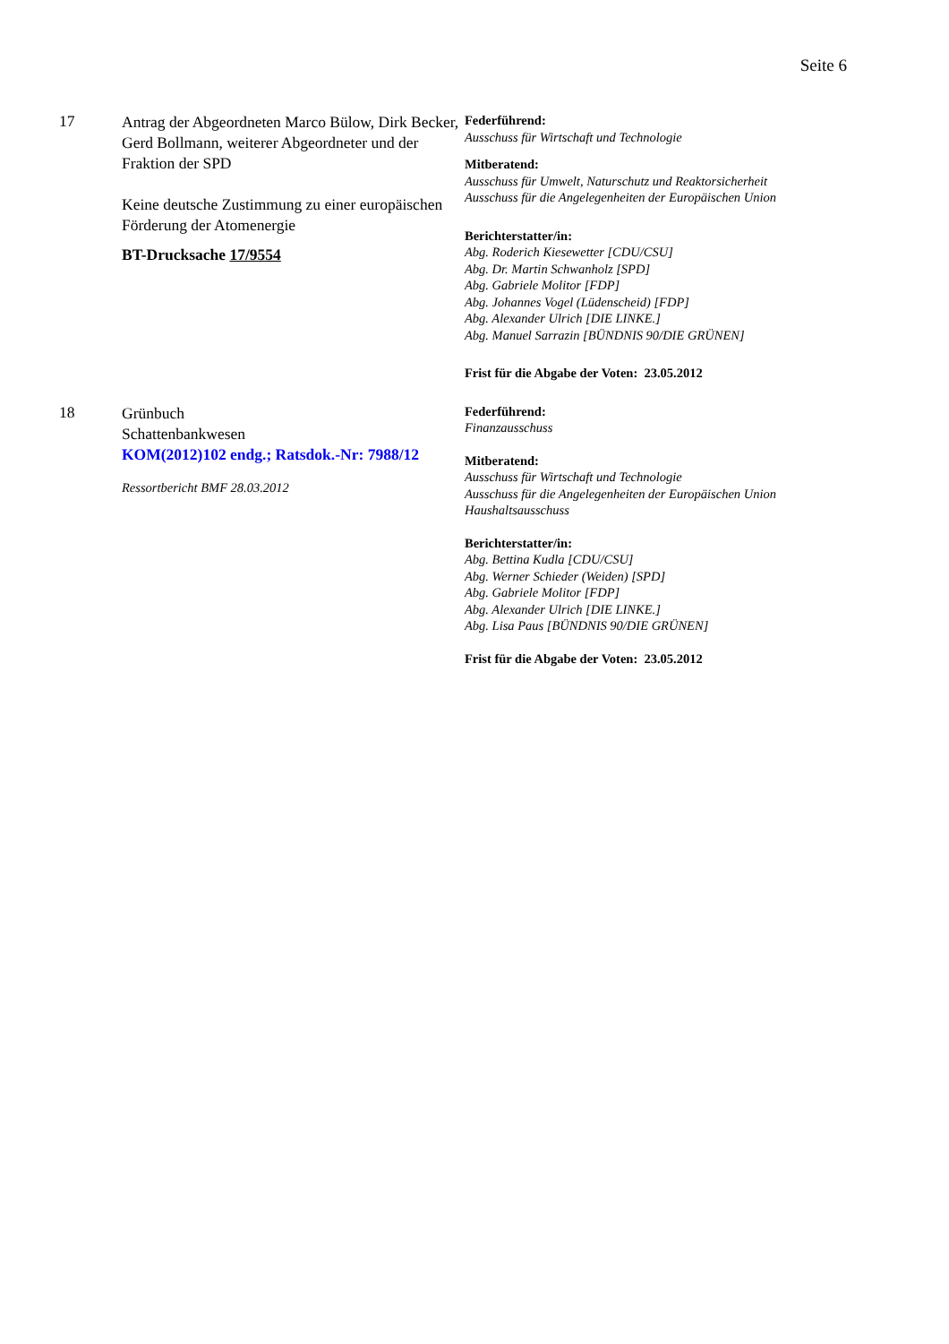Seite 6
| 17 | Antrag der Abgeordneten Marco Bülow, Dirk Becker, Gerd Bollmann, weiterer Abgeordneter und der Fraktion der SPD Keine deutsche Zustimmung zu einer europäischen Förderung der Atomenergie BT-Drucksache 17/9554 | Federführend: Ausschuss für Wirtschaft und Technologie Mitberatend: Ausschuss für Umwelt, Naturschutz und Reaktorsicherheit Ausschuss für die Angelegenheiten der Europäischen Union Berichterstatter/in: Abg. Roderich Kiesewetter [CDU/CSU] Abg. Dr. Martin Schwanholz [SPD] Abg. Gabriele Molitor [FDP] Abg. Johannes Vogel (Lüdenscheid) [FDP] Abg. Alexander Ulrich [DIE LINKE.] Abg. Manuel Sarrazin [BÜNDNIS 90/DIE GRÜNEN] Frist für die Abgabe der Voten: 23.05.2012 |
| 18 | Grünbuch Schattenbankwesen KOM(2012)102 endg.; Ratsdok.-Nr: 7988/12 Ressortbericht BMF 28.03.2012 | Federführend: Finanzausschuss Mitberatend: Ausschuss für Wirtschaft und Technologie Ausschuss für die Angelegenheiten der Europäischen Union Haushaltsausschuss Berichterstatter/in: Abg. Bettina Kudla [CDU/CSU] Abg. Werner Schieder (Weiden) [SPD] Abg. Gabriele Molitor [FDP] Abg. Alexander Ulrich [DIE LINKE.] Abg. Lisa Paus [BÜNDNIS 90/DIE GRÜNEN] Frist für die Abgabe der Voten: 23.05.2012 |